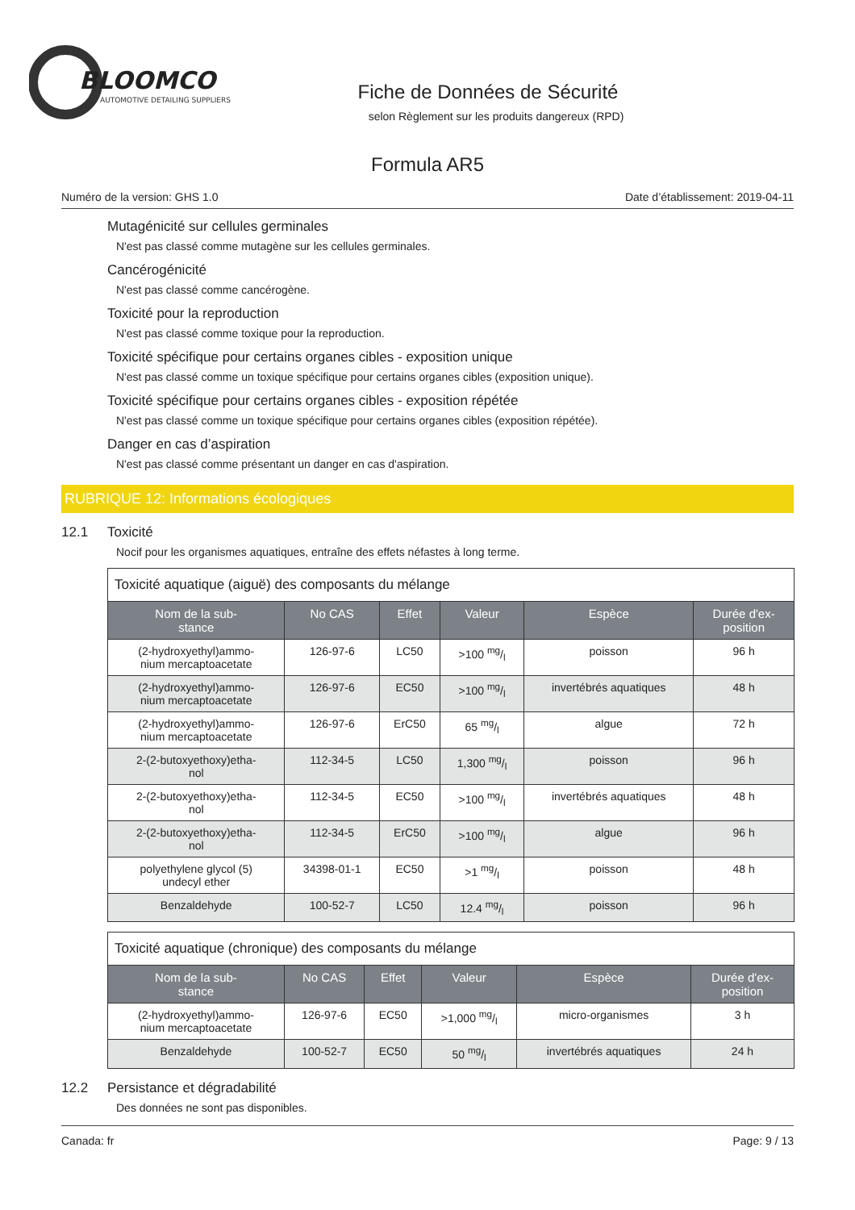BLOOMCO
AUTOMOTIVE DETAILING SUPPLIERS
Fiche de Données de Sécurité
selon Règlement sur les produits dangereux (RPD)
Formula AR5
Numéro de la version: GHS 1.0 Date d’établissement: 2019-04-11
Mutagénicité sur cellules germinales
N'est pas classé comme mutagène sur les cellules germinales.
Cancérogénicité
N'est pas classé comme cancérogène.
Toxicité pour la reproduction
N'est pas classé comme toxique pour la reproduction.
Toxicité spécifique pour certains organes cibles - exposition unique
N'est pas classé comme un toxique spécifique pour certains organes cibles (exposition unique).
Toxicité spécifique pour certains organes cibles - exposition répétée
N'est pas classé comme un toxique spécifique pour certains organes cibles (exposition répétée).
Danger en cas d’aspiration
N'est pas classé comme présentant un danger en cas d'aspiration.
RUBRIQUE 12: Informations écologiques
12.1 Toxicité
Nocif pour les organismes aquatiques, entraîne des effets néfastes à long terme.
| Toxicité aquatique (aiguë) des composants du mélange | | | | | |
| Nom de la sub- stance | No CAS | Effet | Valeur | Espèce | Durée d'ex- position |
| (2-hydroxyethyl)ammo- nium mercaptoacetate | 126-97-6 | LC50 | >100 mg/l | poisson | 96 h |
| (2-hydroxyethyl)ammo- nium mercaptoacetate | 126-97-6 | EC50 | >100 mg/l | invertébrés aquatiques | 48 h |
| (2-hydroxyethyl)ammo- nium mercaptoacetate | 126-97-6 | ErC50 | 65 mg/l | algue | 72 h |
| 2-(2-butoxyethoxy)etha- nol | 112-34-5 | LC50 | 1,300 mg/l | poisson | 96 h |
| 2-(2-butoxyethoxy)etha- nol | 112-34-5 | EC50 | >100 mg/l | invertébrés aquatiques | 48 h |
| 2-(2-butoxyethoxy)etha- nol | 112-34-5 | ErC50 | >100 mg/l | algue | 96 h |
| polyethylene glycol (5) undecyl ether | 34398-01-1 | EC50 | >1 mg/l | poisson | 48 h |
| Benzaldehyde | 100-52-7 | LC50 | 12.4 mg/l | poisson | 96 h |
| Toxicité aquatique (chronique) des composants du mélange | | | | | |
| Nom de la sub- stance | No CAS | Effet | Valeur | Espèce | Durée d'ex- position |
| (2-hydroxyethyl)ammo- nium mercaptoacetate | 126-97-6 | EC50 | >1,000 mg/l | micro-organismes | 3 h |
| Benzaldehyde | 100-52-7 | EC50 | 50 mg/l | invertébrés aquatiques | 24 h |
12.2 Persistance et dégradabilité
Des données ne sont pas disponibles.
Canada: fr Page: 9 / 13